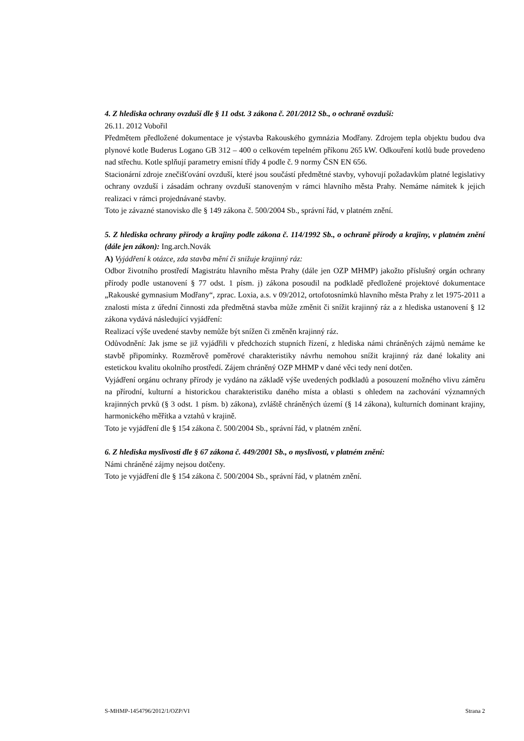4. Z hlediska ochrany ovzduší dle § 11 odst. 3 zákona č. 201/2012 Sb., o ochraně ovzduší:
26.11. 2012 Vobořil
Předmětem předložené dokumentace je výstavba Rakouského gymnázia Modřany. Zdrojem tepla objektu budou dva plynové kotle Buderus Logano GB 312 – 400 o celkovém tepelném příkonu 265 kW. Odkouření kotlů bude provedeno nad střechu. Kotle splňují parametry emisní třídy 4 podle č. 9 normy ČSN EN 656.
Stacionární zdroje znečišťování ovzduší, které jsou součástí předmětné stavby, vyhovují požadavkům platné legislativy ochrany ovzduší i zásadám ochrany ovzduší stanoveným v rámci hlavního města Prahy. Nemáme námitek k jejich realizaci v rámci projednávané stavby.
Toto je závazné stanovisko dle § 149 zákona č. 500/2004 Sb., správní řád, v platném znění.
5. Z hlediska ochrany přírody a krajiny podle zákona č. 114/1992 Sb., o ochraně přírody a krajiny, v platném znění (dále jen zákon): Ing.arch.Novák
A) Vyjádření k otázce, zda stavba mění či snižuje krajinný ráz:
Odbor životního prostředí Magistrátu hlavního města Prahy (dále jen OZP MHMP) jakožto příslušný orgán ochrany přírody podle ustanovení § 77 odst. 1 písm. j) zákona posoudil na podkladě předložené projektové dokumentace „Rakouské gymnasium Modřany“, zprac. Loxia, a.s. v 09/2012, ortofotosnímků hlavního města Prahy z let 1975-2011 a znalosti místa z úřední činnosti zda předmětná stavba může změnit či snížit krajinný ráz a z hlediska ustanovení § 12 zákona vydává následující vyjádření:
Realizací výše uvedené stavby nemůže být snížen či změněn krajinný ráz.
Odůvodnění: Jak jsme se již vyjádřili v předchozích stupních řízení, z hlediska námi chráněných zájmů nemáme ke stavbě připomínky. Rozměrově poměrové charakteristiky návrhu nemohou snížit krajinný ráz dané lokality ani estetickou kvalitu okolního prostředí. Zájem chráněný OZP MHMP v dané věci tedy není dotčen.
Vyjádření orgánu ochrany přírody je vydáno na základě výše uvedených podkladů a posouzení možného vlivu záměru na přírodní, kulturní a historickou charakteristiku daného místa a oblasti s ohledem na zachování významných krajinných prvků (§ 3 odst. 1 písm. b) zákona), zvláště chráněných území (§ 14 zákona), kulturních dominant krajiny, harmonického měřítka a vztahů v krajině.
Toto je vyjádření dle § 154 zákona č. 500/2004 Sb., správní řád, v platném znění.
6. Z hlediska myslivosti dle § 67 zákona č. 449/2001 Sb., o myslivosti, v platném znění:
Námi chráněné zájmy nejsou dotčeny.
Toto je vyjádření dle § 154 zákona č. 500/2004 Sb., správní řád, v platném znění.
S-MHMP-1454796/2012/1/OZP/VI Strana 2